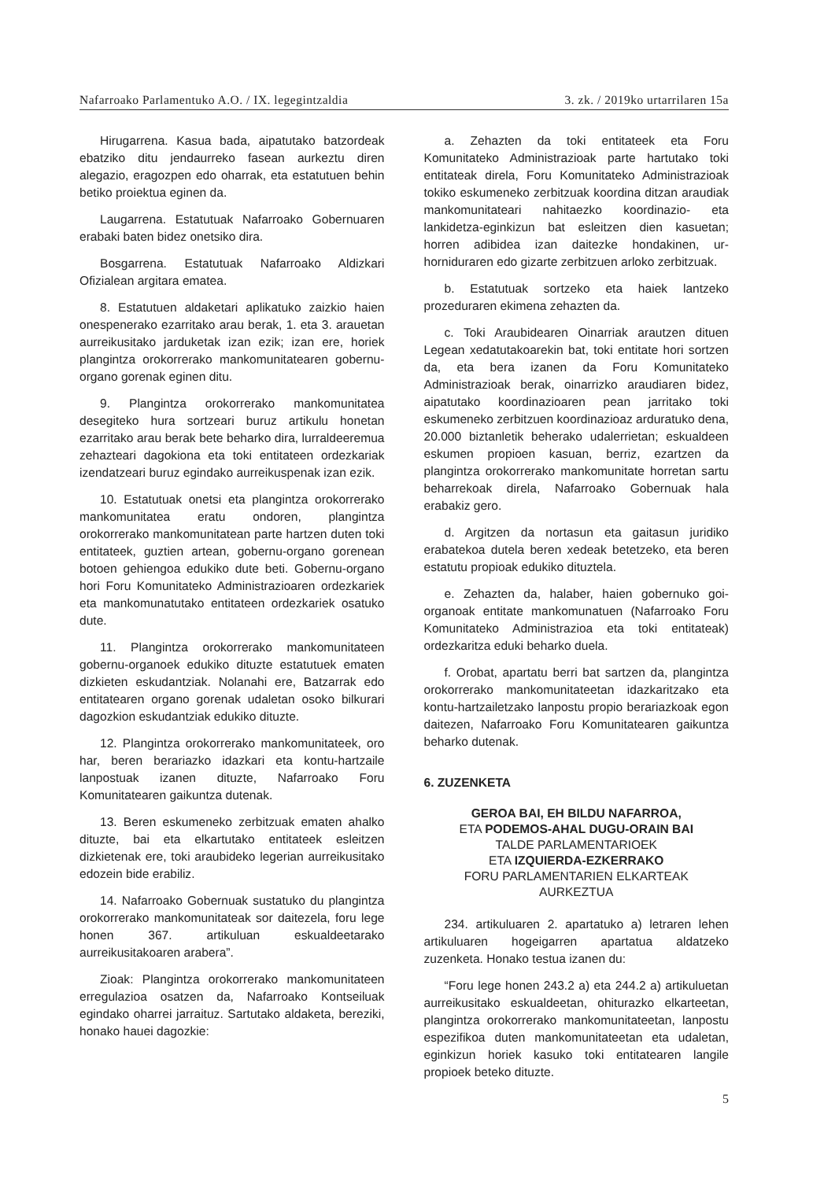Nafarroako Parlamentuko A.O. / IX. legegintzaldia 3. zk. / 2019ko urtarrilaren 15a
Hirugarrena. Kasua bada, aipatutako batzordeak ebatziko ditu jendaurreko fasean aurkeztu diren alegazio, eragozpen edo oharrak, eta estatutuen behin betiko proiektua eginen da.
Laugarrena. Estatutuak Nafarroako Gobernuaren erabaki baten bidez onetsiko dira.
Bosgarrena. Estatutuak Nafarroako Aldizkari Ofizialean argitara ematea.
8. Estatutuen aldaketari aplikatuko zaizkio haien onespenerako ezarritako arau berak, 1. eta 3. arauetan aurreikusitako jarduketak izan ezik; izan ere, horiek plangintza orokorrerako mankomunitatearen gobernu-organo gorenak eginen ditu.
9. Plangintza orokorrerako mankomunitatea desegiteko hura sortzeari buruz artikulu honetan ezarritako arau berak bete beharko dira, lurraldeeremua zehazteari dagokiona eta toki entitateen ordezkariak izendatzeari buruz egindako aurreikuspenak izan ezik.
10. Estatutuak onetsi eta plangintza orokorrerako mankomunitatea eratu ondoren, plangintza orokorrerako mankomunitatean parte hartzen duten toki entitateek, guztien artean, gobernu-organo gorenean botoen gehiengoa edukiko dute beti. Gobernu-organo hori Foru Komunitateko Administrazioaren ordezkariek eta mankomunatutako entitateen ordezkariek osatuko dute.
11. Plangintza orokorrerako mankomunitateen gobernu-organoek edukiko dituzte estatutuek ematen dizkieten eskudantziak. Nolanahi ere, Batzarrak edo entitatearen organo gorenak udaletan osoko bilkurari dagozkion eskudantziak edukiko dituzte.
12. Plangintza orokorrerako mankomunitateek, oro har, beren berariazko idazkari eta kontu-hartzaile lanpostuak izanen dituzte, Nafarroako Foru Komunitatearen gaikuntza dutenak.
13. Beren eskumeneko zerbitzuak ematen ahalko dituzte, bai eta elkartutako entitateek esleitzen dizkietenak ere, toki araubideko legerian aurreikusitako edozein bide erabiliz.
14. Nafarroako Gobernuak sustatuko du plangintza orokorrerako mankomunitateak sor daitezela, foru lege honen 367. artikuluan eskualdeetarako aurreikusitakoaren arabera”.
Zioak: Plangintza orokorrerako mankomunitateen erregulazioa osatzen da, Nafarroako Kontseiluak egindako oharrei jarraituz. Sartutako aldaketa, bereziki, honako hauei dagozkie:
a. Zehazten da toki entitateek eta Foru Komunitateko Administrazioak parte hartutako toki entitateak direla, Foru Komunitateko Administrazioak tokiko eskumeneko zerbitzuak koordina ditzan araudiak mankomunitateari nahitaezko koordinazio- eta lankidetza-eginkizun bat esleitzen dien kasuetan; horren adibidea izan daitezke hondakinen, ur-horniduraren edo gizarte zerbitzuen arloko zerbitzuak.
b. Estatutuak sortzeko eta haiek lantzeko prozeduraren ekimena zehazten da.
c. Toki Araubidearen Oinarriak arautzen dituen Legean xedatutakoarekin bat, toki entitate hori sortzen da, eta bera izanen da Foru Komunitateko Administrazioak berak, oinarrizko araudiaren bidez, aipatutako koordinazioaren pean jarritako toki eskumeneko zerbitzuen koordinazioaz arduratuko dena, 20.000 biztanletik beherako udalerrietan; eskualdeen eskumen propioen kasuan, berriz, ezartzen da plangintza orokorrerako mankomunitate horretan sartu beharrekoak direla, Nafarroako Gobernuak hala erabakiz gero.
d. Argitzen da nortasun eta gaitasun juridiko erabatekoa dutela beren xedeak betetzeko, eta beren estatutu propioak edukiko dituztela.
e. Zehazten da, halaber, haien gobernuko goi-organoak entitate mankomunatuen (Nafarroako Foru Komunitateko Administrazioa eta toki entitateak) ordezkaritza eduki beharko duela.
f. Orobat, apartatu berri bat sartzen da, plangintza orokorrerako mankomunitateetan idazkaritzako eta kontu-hartzailetzako lanpostu propio berariazkoak egon daitezen, Nafarroako Foru Komunitatearen gaikuntza beharko dutenak.
6. ZUZENKETA
GEROA BAI, EH BILDU NAFARROA,
ETA PODEMOS-AHAL DUGU-ORAIN BAI
TALDE PARLAMENTARIOEK
ETA IZQUIERDA-EZKERRAKO
FORU PARLAMENTARIEN ELKARTEAK
AURKEZTUA
234. artikuluaren 2. apartatuko a) letraren lehen artikuluaren hogeigarren apartatua aldatzeko zuzenketa. Honako testua izanen du:
“Foru lege honen 243.2 a) eta 244.2 a) artikuluetan aurreikusitako eskualdeetan, ohiturazko elkarteetan, plangintza orokorrerako mankomunitateetan, lanpostu espezifikoa duten mankomunitateetan eta udaletan, eginkizun horiek kasuko toki entitatearen langile propioek beteko dituzte.
5